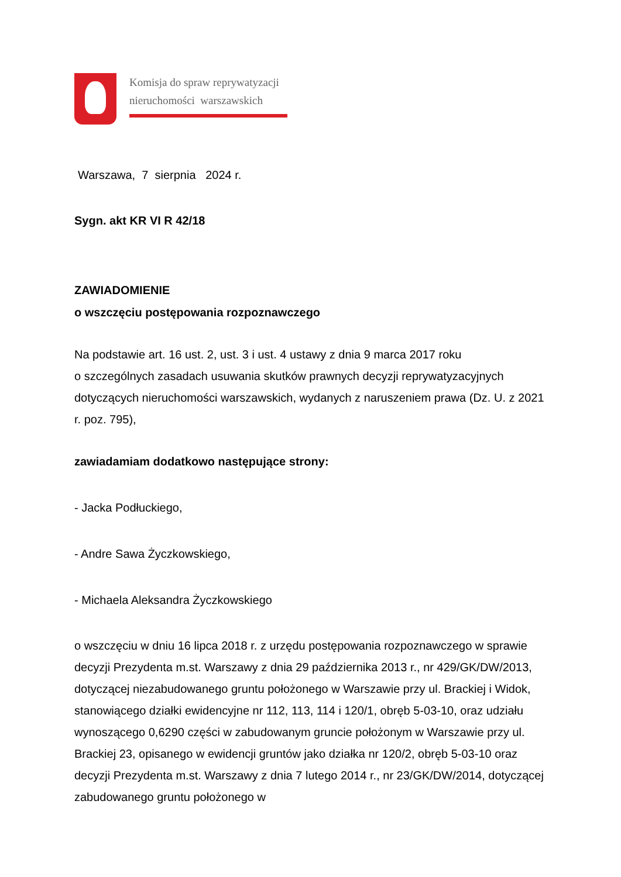Komisja do spraw reprywatyzacji
nieruchomości warszawskich
Warszawa, 7 sierpnia 2024 r.
Sygn. akt KR VI R 42/18
ZAWIADOMIENIE
o wszczęciu postępowania rozpoznawczego
Na podstawie art. 16 ust. 2, ust. 3 i ust. 4 ustawy z dnia 9 marca 2017 roku
o szczególnych zasadach usuwania skutków prawnych decyzji reprywatyzacyjnych dotyczących nieruchomości warszawskich, wydanych z naruszeniem prawa (Dz. U. z 2021 r. poz. 795),
zawiadamiam dodatkowo następujące strony:
- Jacka Podłuckiego,
- Andre Sawa Życzkowskiego,
- Michaela Aleksandra Życzkowskiego
o wszczęciu w dniu 16 lipca 2018 r. z urzędu postępowania rozpoznawczego w sprawie decyzji Prezydenta m.st. Warszawy z dnia 29 października 2013 r., nr 429/GK/DW/2013, dotyczącej niezabudowanego gruntu położonego w Warszawie przy ul. Brackiej i Widok, stanowiącego działki ewidencyjne nr 112, 113, 114 i 120/1, obręb 5-03-10, oraz udziału wynoszącego 0,6290 części w zabudowanym gruncie położonym w Warszawie przy ul. Brackiej 23, opisanego w ewidencji gruntów jako działka nr 120/2, obręb 5-03-10 oraz decyzji Prezydenta m.st. Warszawy z dnia 7 lutego 2014 r., nr 23/GK/DW/2014, dotyczącej zabudowanego gruntu położonego w